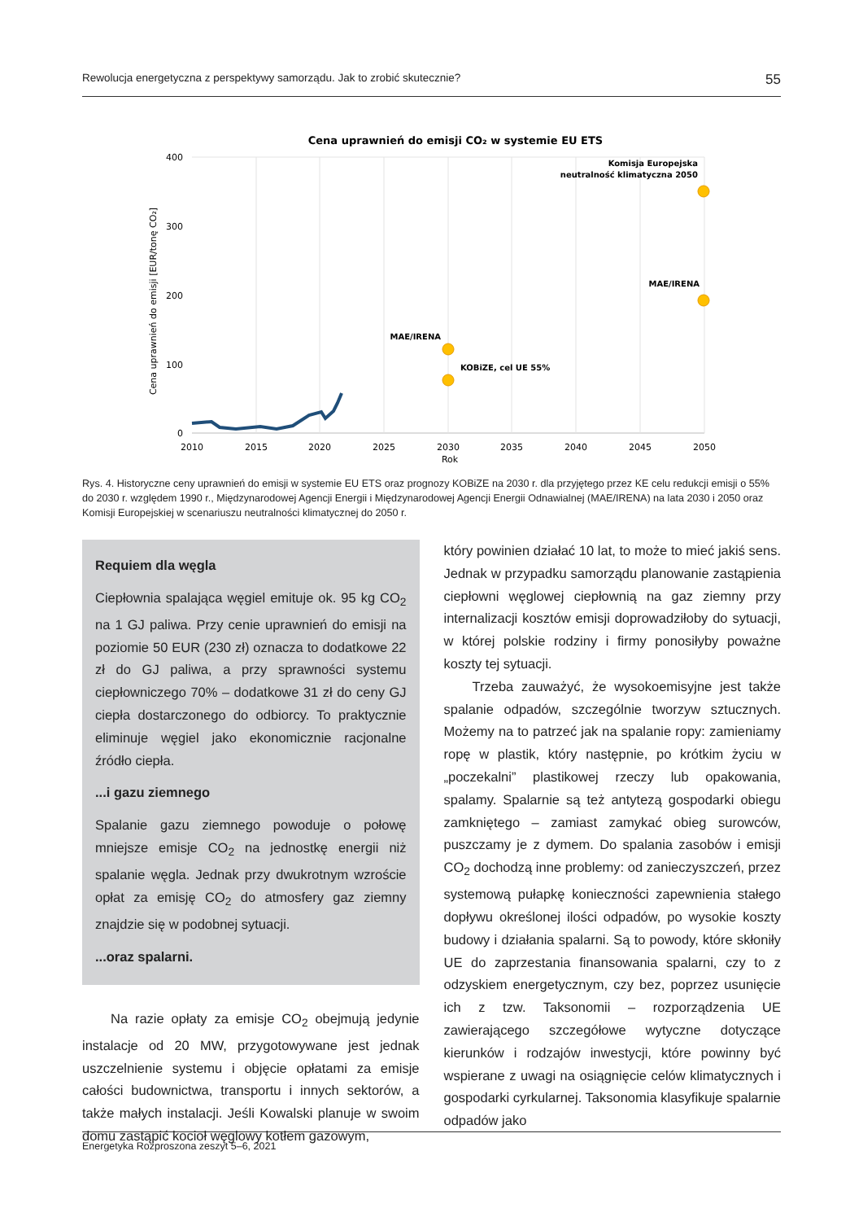Rewolucja energetyczna z perspektywy samorządu. Jak to zrobić skutecznie? 55
Cena uprawnień do emisji CO₂ w systemie EU ETS
400
300
200
100
0
2010
2015
2020
2025
2030
2035
2040
2045
2050
Rok
Cena uprawnień do emisji [EUR/tonę CO₂]
MAE/IRENA
KOBiZE, cel UE 55%
MAE/IRENA
Komisja Europejska
neutralność klimatyczna 2050
Rys. 4. Historyczne ceny uprawnień do emisji w systemie EU ETS oraz prognozy KOBiZE na 2030 r. dla przyjętego przez KE celu redukcji emisji o 55% do 2030 r. względem 1990 r., Międzynarodowej Agencji Energii i Międzynarodowej Agencji Energii Odnawialnej (MAE/IRENA) na lata 2030 i 2050 oraz Komisji Europejskiej w scenariuszu neutralności klimatycznej do 2050 r.
Requiem dla węgla
Ciepłownia spalająca węgiel emituje ok. 95 kg CO<sub>2</sub> na 1 GJ paliwa. Przy cenie uprawnień do emisji na poziomie 50 EUR (230 zł) oznacza to dodatkowe 22 zł do GJ paliwa, a przy sprawności systemu ciepłowniczego 70% – dodatkowe 31 zł do ceny GJ ciepła dostarczonego do odbiorcy. To praktycznie eliminuje węgiel jako ekonomicznie racjonalne źródło ciepła.
...i gazu ziemnego
Spalanie gazu ziemnego powoduje o połowę mniejsze emisje CO<sub>2</sub> na jednostkę energii niż spalanie węgla. Jednak przy dwukrotnym wzroście opłat za emisję CO<sub>2</sub> do atmosfery gaz ziemny znajdzie się w podobnej sytuacji.
...oraz spalarni.
Na razie opłaty za emisje CO<sub>2</sub> obejmują jedynie instalacje od 20 MW, przygotowywane jest jednak uszczelnienie systemu i objęcie opłatami za emisje całości budownictwa, transportu i innych sektorów, a także małych instalacji. Jeśli Kowalski planuje w swoim domu zastąpić kocioł węglowy kotłem gazowym,
który powinien działać 10 lat, to może to mieć jakiś sens. Jednak w przypadku samorządu planowanie zastąpienia ciepłowni węglowej ciepłownią na gaz ziemny przy internalizacji kosztów emisji doprowadziłoby do sytuacji, w której polskie rodziny i firmy ponosiłyby poważne koszty tej sytuacji.
Trzeba zauważyć, że wysokoemisyjne jest także spalanie odpadów, szczególnie tworzyw sztucznych. Możemy na to patrzeć jak na spalanie ropy: zamieniamy ropę w plastik, który następnie, po krótkim życiu w „poczekalni” plastikowej rzeczy lub opakowania, spalamy. Spalarnie są też antytezą gospodarki obiegu zamkniętego – zamiast zamykać obieg surowców, puszczamy je z dymem. Do spalania zasobów i emisji CO<sub>2</sub> dochodzą inne problemy: od zanieczyszczeń, przez systemową pułapkę konieczności zapewnienia stałego dopływu określonej ilości odpadów, po wysokie koszty budowy i działania spalarni. Są to powody, które skłoniły UE do zaprzestania finansowania spalarni, czy to z odzyskiem energetycznym, czy bez, poprzez usunięcie ich z tzw. Taksonomii – rozporządzenia UE zawierającego szczegółowe wytyczne dotyczące kierunków i rodzajów inwestycji, które powinny być wspierane z uwagi na osiągnięcie celów klimatycznych i gospodarki cyrkularnej. Taksonomia klasyfikuje spalarnie odpadów jako
Energetyka Rozproszona zeszyt 5–6, 2021